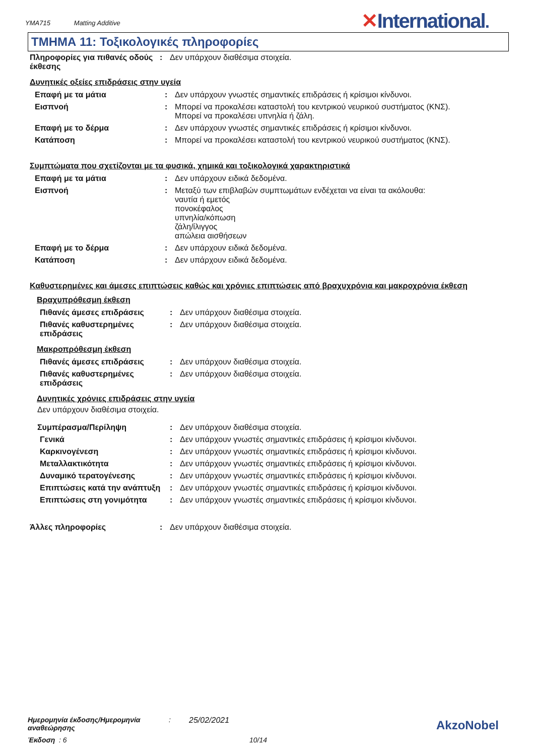YMA715 Matting Additive
✕International.
ΤΜΗΜΑ 11: Τοξικολογικές πληροφορίες
| Πληροφορίες για πιθανές οδούς έκθεσης | : | Δεν υπάρχουν διαθέσιμα στοιχεία. |
Δυνητικές οξείες επιδράσεις στην υγεία
| Επαφή με τα μάτια | : | Δεν υπάρχουν γνωστές σημαντικές επιδράσεις ή κρίσιμοι κίνδυνοι. |
| Εισπνοή | : | Μπορεί να προκαλέσει καταστολή του κεντρικού νευρικού συστήματος (ΚΝΣ). Μπορεί να προκαλέσει υπνηλία ή ζάλη. |
| Επαφή με το δέρμα | : | Δεν υπάρχουν γνωστές σημαντικές επιδράσεις ή κρίσιμοι κίνδυνοι. |
| Κατάποση | : | Μπορεί να προκαλέσει καταστολή του κεντρικού νευρικού συστήματος (ΚΝΣ). |
Συμπτώματα που σχετίζονται με τα φυσικά, χημικά και τοξικολογικά χαρακτηριστικά
| Επαφή με τα μάτια | : | Δεν υπάρχουν ειδικά δεδομένα. |
| Εισπνοή | : | Μεταξύ των επιβλαβών συμπτωμάτων ενδέχεται να είναι τα ακόλουθα: ναυτία ή εμετός πονοκέφαλος υπνηλία/κόπωση ζάλη/ίλιγγος απώλεια αισθήσεων |
| Επαφή με το δέρμα | : | Δεν υπάρχουν ειδικά δεδομένα. |
| Κατάποση | : | Δεν υπάρχουν ειδικά δεδομένα. |
Καθυστερημένες και άμεσες επιπτώσεις καθώς και χρόνιες επιπτώσεις από βραχυχρόνια και μακροχρόνια έκθεση
Βραχυπρόθεσμη έκθεση
| Πιθανές άμεσες επιδράσεις | : | Δεν υπάρχουν διαθέσιμα στοιχεία. |
| Πιθανές καθυστερημένες επιδράσεις | : | Δεν υπάρχουν διαθέσιμα στοιχεία. |
Μακροπρόθεσμη έκθεση
| Πιθανές άμεσες επιδράσεις | : | Δεν υπάρχουν διαθέσιμα στοιχεία. |
| Πιθανές καθυστερημένες επιδράσεις | : | Δεν υπάρχουν διαθέσιμα στοιχεία. |
Δυνητικές χρόνιες επιδράσεις στην υγεία
Δεν υπάρχουν διαθέσιμα στοιχεία.
| Συμπέρασμα/Περίληψη | : | Δεν υπάρχουν διαθέσιμα στοιχεία. |
| Γενικά | : | Δεν υπάρχουν γνωστές σημαντικές επιδράσεις ή κρίσιμοι κίνδυνοι. |
| Καρκινογένεση | : | Δεν υπάρχουν γνωστές σημαντικές επιδράσεις ή κρίσιμοι κίνδυνοι. |
| Μεταλλακτικότητα | : | Δεν υπάρχουν γνωστές σημαντικές επιδράσεις ή κρίσιμοι κίνδυνοι. |
| Δυναμικό τερατογένεσης | : | Δεν υπάρχουν γνωστές σημαντικές επιδράσεις ή κρίσιμοι κίνδυνοι. |
| Επιπτώσεις κατά την ανάπτυξη | : | Δεν υπάρχουν γνωστές σημαντικές επιδράσεις ή κρίσιμοι κίνδυνοι. |
| Επιπτώσεις στη γονιμότητα | : | Δεν υπάρχουν γνωστές σημαντικές επιδράσεις ή κρίσιμοι κίνδυνοι. |
| Άλλες πληροφορίες | : | Δεν υπάρχουν διαθέσιμα στοιχεία. |
Ημερομηνία έκδοσης/Ημερομηνία αναθεώρησης: 25/02/2021
Έκδοση : 6 10/14
AkzoNobel